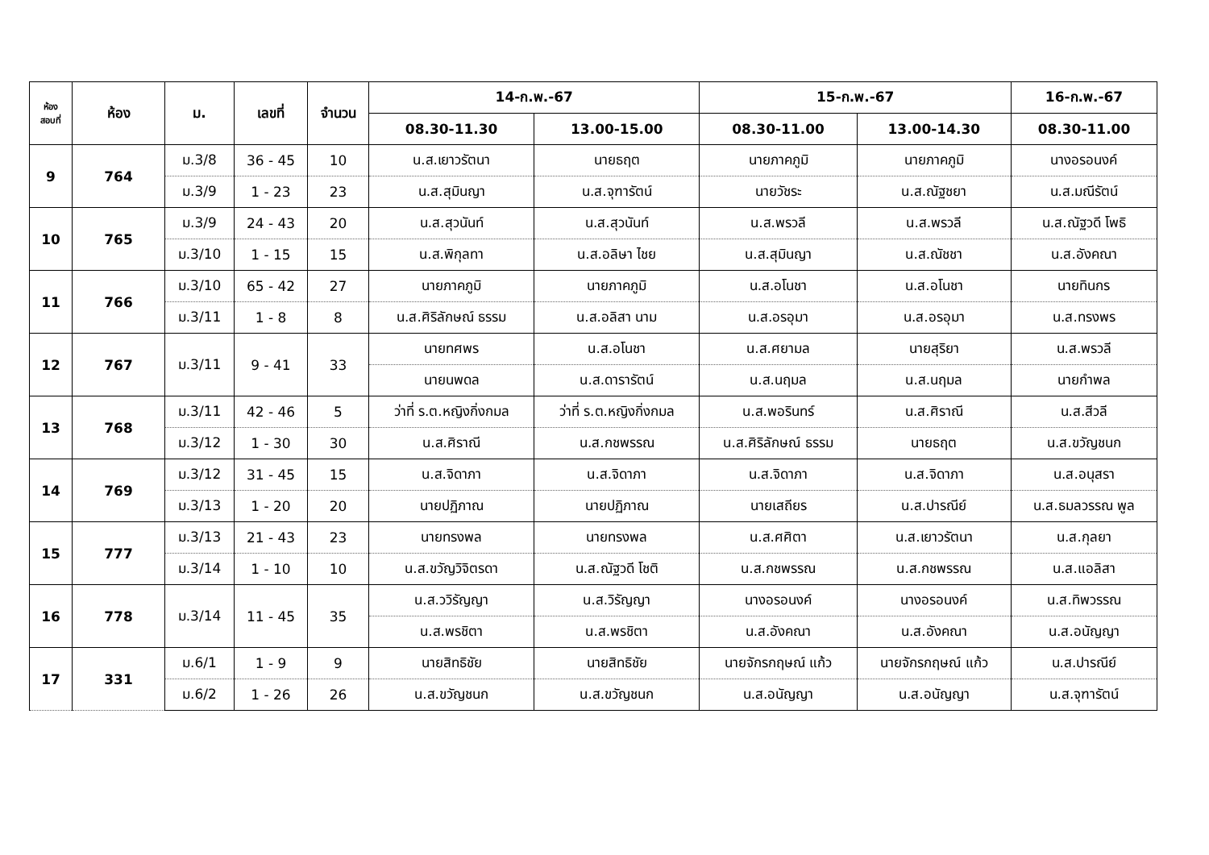| ห้อง สอบที่ | ห้อง | ม. | เลขที่ | จำนวน | 14-ก.พ.-67 | | 15-ก.พ.-67 | | 16-ก.พ.-67 |
| --- | --- | --- | --- | --- | --- | --- | --- | --- | --- |
| | | | | | 08.30-11.30 | 13.00-15.00 | 08.30-11.00 | 13.00-14.30 | 08.30-11.00 |
| 9 | 764 | ม.3/8 | 36 - 45 | 10 | น.ส.เยาวรัตนา | นายธฤต | นายภาคภูมิ | นายภาคภูมิ | นางอรอนงค์ |
| | | ม.3/9 | 1 - 23 | 23 | น.ส.สุมินญา | น.ส.จุฑารัตน์ | นายวัชระ | น.ส.ณัฐชยา | น.ส.มณีรัตน์ |
| 10 | 765 | ม.3/9 | 24 - 43 | 20 | น.ส.สุวนันท์ | น.ส.สุวนันท์ | น.ส.พรวลี | น.ส.พรวลี | น.ส.ณัฐวดี โพธิ |
| | | ม.3/10 | 1 - 15 | 15 | น.ส.พิกุลทา | น.ส.อลิษา ไชย | น.ส.สุมินญา | น.ส.ณัชชา | น.ส.อังคณา |
| 11 | 766 | ม.3/10 | 65 - 42 | 27 | นายภาคภูมิ | นายภาคภูมิ | น.ส.อโนชา | น.ส.อโนชา | นายทินกร |
| | | ม.3/11 | 1 - 8 | 8 | น.ส.ศิริลักษณ์ ธรรม | น.ส.อลิสา นาม | น.ส.อรอุมา | น.ส.อรอุมา | น.ส.ทรงพร |
| 12 | 767 | ม.3/11 | 9 - 41 | 33 | นายทศพร | น.ส.อโนชา | น.ส.ศยามล | นายสุริยา | น.ส.พรวลี |
| | | | | | นายนพดล | น.ส.ดารารัตน์ | น.ส.นฤมล | น.ส.นฤมล | นายกำพล |
| 13 | 768 | ม.3/11 | 42 - 46 | 5 | ว่าที่ ร.ต.หญิงกิ่งกมล | ว่าที่ ร.ต.หญิงกิ่งกมล | น.ส.พอรินทร์ | น.ส.ศิราณี | น.ส.สีวลี |
| | | ม.3/12 | 1 - 30 | 30 | น.ส.ศิราณี | น.ส.กชพรรณ | น.ส.ศิริลักษณ์ ธรรม | นายธฤต | น.ส.ขวัญชนก |
| 14 | 769 | ม.3/12 | 31 - 45 | 15 | น.ส.จิดาภา | น.ส.จิดาภา | น.ส.จิดาภา | น.ส.จิดาภา | น.ส.อนุสรา |
| | | ม.3/13 | 1 - 20 | 20 | นายปฏิภาณ | นายปฏิภาณ | นายเสถียร | น.ส.ปารณีย์ | น.ส.ธมลวรรณ พูล |
| 15 | 777 | ม.3/13 | 21 - 43 | 23 | นายทรงพล | นายทรงพล | น.ส.ศศิตา | น.ส.เยาวรัตนา | น.ส.กุลยา |
| | | ม.3/14 | 1 - 10 | 10 | น.ส.ขวัญวิจิตรดา | น.ส.ณัฐวดี โชติ | น.ส.กชพรรณ | น.ส.กชพรรณ | น.ส.แอลิสา |
| 16 | 778 | ม.3/14 | 11 - 45 | 35 | น.ส.ววิรัญญา | น.ส.วิรัญญา | นางอรอนงค์ | นางอรอนงค์ | น.ส.ทิพวรรณ |
| | | | | | น.ส.พรชิตา | น.ส.พรชิตา | น.ส.อังคณา | น.ส.อังคณา | น.ส.อนัญญา |
| 17 | 331 | ม.6/1 | 1 - 9 | 9 | นายสิทธิชัย | นายสิทธิชัย | นายจักรกฤษณ์ แก้ว | นายจักรกฤษณ์ แก้ว | น.ส.ปารณีย์ |
| | | ม.6/2 | 1 - 26 | 26 | น.ส.ขวัญชนก | น.ส.ขวัญชนก | น.ส.อนัญญา | น.ส.อนัญญา | น.ส.จุฑารัตน์ |